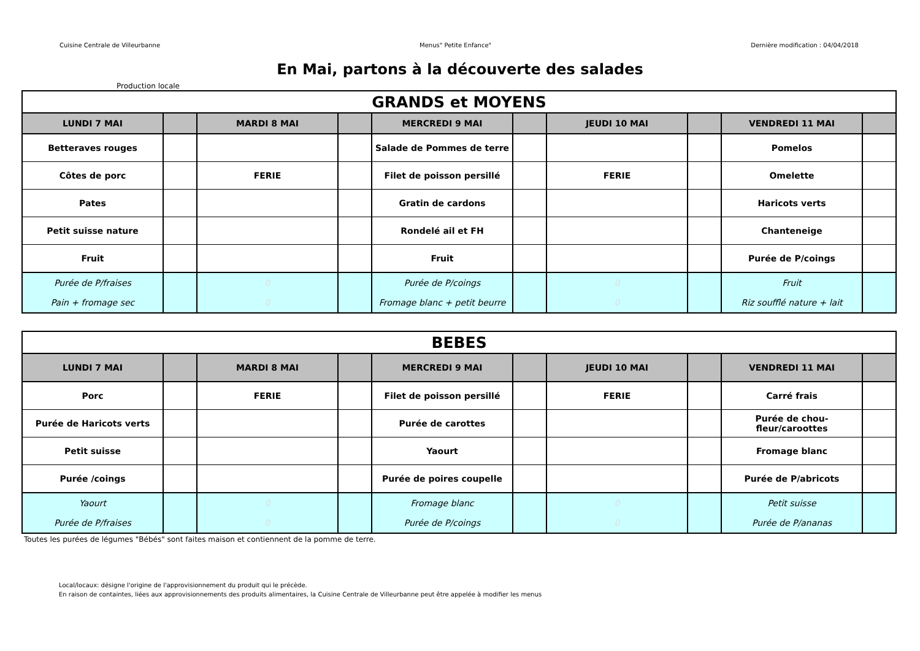Cuisine Centrale de Villeurbanne Menus" Petite Enfance" Dernière modification : 04/04/2018
En Mai, partons à la découverte des salades
Production locale
| GRANDS et MOYENS | | | | | | | | | |
| --- | --- | --- | --- | --- | --- | --- | --- | --- | --- |
| LUNDI 7 MAI | | MARDI 8 MAI | | MERCREDI 9 MAI | | JEUDI 10 MAI | | VENDREDI 11 MAI | |
| Betteraves rouges | | | | Salade de Pommes de terre | | | | Pomelos | |
| Côtes de porc | | FERIE | | Filet de poisson persillé | | FERIE | | Omelette | |
| Pates | | | | Gratin de cardons | | | | Haricots verts | |
| Petit suisse nature | | | | Rondelé ail et FH | | | | Chanteneige | |
| Fruit | | | | Fruit | | | | Purée de P/coings | |
| Purée de P/fraises Pain + fromage sec | | 0 0 | | Purée de P/coings Fromage blanc + petit beurre | | 0 0 | | Fruit Riz soufflé nature + lait | |
| BEBES | | | | | | | | | |
| --- | --- | --- | --- | --- | --- | --- | --- | --- | --- |
| LUNDI 7 MAI | | MARDI 8 MAI | | MERCREDI 9 MAI | | JEUDI 10 MAI | | VENDREDI 11 MAI | |
| Porc | | FERIE | | Filet de poisson persillé | | FERIE | | Carré frais | |
| Purée de Haricots verts | | | | Purée de carottes | | | | Purée de chou-fleur/caroottes | |
| Petit suisse | | | | Yaourt | | | | Fromage blanc | |
| Purée /coings | | | | Purée de poires coupelle | | | | Purée de P/abricots | |
| Yaourt Purée de P/fraises | | 0 0 | | Fromage blanc Purée de P/coings | | 0 0 | | Petit suisse Purée de P/ananas | |
Toutes les purées de légumes "Bébés" sont faites maison et contiennent de la pomme de terre.
Local/locaux: désigne l'origine de l'approvisionnement du produit qui le précède.
En raison de containtes, liées aux approvisionnements des produits alimentaires, la Cuisine Centrale de Villeurbanne peut être appelée à modifier les menus